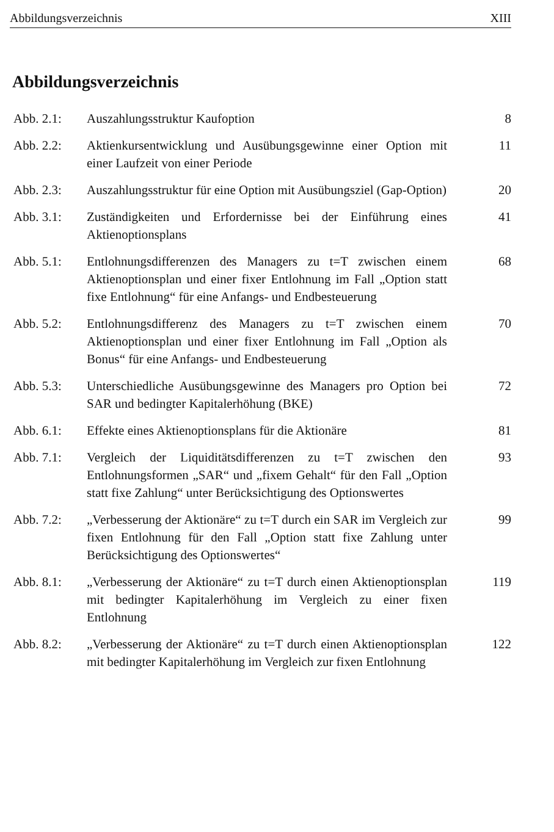Abbildungsverzeichnis XIII
Abbildungsverzeichnis
Abb. 2.1: Auszahlungsstruktur Kaufoption 8
Abb. 2.2: Aktienkursentwicklung und Ausübungsgewinne einer Option mit einer Laufzeit von einer Periode
11
Abb. 2.3: Auszahlungsstruktur für eine Option mit Ausübungsziel (Gap-Option)
20
Abb. 3.1: Zuständigkeiten und Erfordernisse bei der Einführung eines Aktienoptionsplans
41
Abb. 5.1: Entlohnungsdifferenzen des Managers zu t=T zwischen einem Aktienoptionsplan und einer fixer Entlohnung im Fall „Option statt fixe Entlohnung“ für eine Anfangs- und Endbesteuerung
68
Abb. 5.2: Entlohnungsdifferenz des Managers zu t=T zwischen einem Aktienoptionsplan und einer fixer Entlohnung im Fall „Option als Bonus“ für eine Anfangs- und Endbesteuerung
70
Abb. 5.3: Unterschiedliche Ausübungsgewinne des Managers pro Option bei SAR und bedingter Kapitalerhöhung (BKE)
72
Abb. 6.1: Effekte eines Aktienoptionsplans für die Aktionäre
81
Abb. 7.1: Vergleich der Liquiditätsdifferenzen zu t=T zwischen den Entlohnungsformen „SAR“ und „fixem Gehalt“ für den Fall „Option statt fixe Zahlung“ unter Berücksichtigung des Optionswertes
93
Abb. 7.2: „Verbesserung der Aktionäre“ zu t=T durch ein SAR im Vergleich zur fixen Entlohnung für den Fall „Option statt fixe Zahlung unter Berücksichtigung des Optionswertes“
99
Abb. 8.1: „Verbesserung der Aktionäre“ zu t=T durch einen Aktienoptionsplan mit bedingter Kapitalerhöhung im Vergleich zu einer fixen Entlohnung
119
Abb. 8.2: „Verbesserung der Aktionäre“ zu t=T durch einen Aktienoptionsplan mit bedingter Kapitalerhöhung im Vergleich zur fixen Entlohnung
122